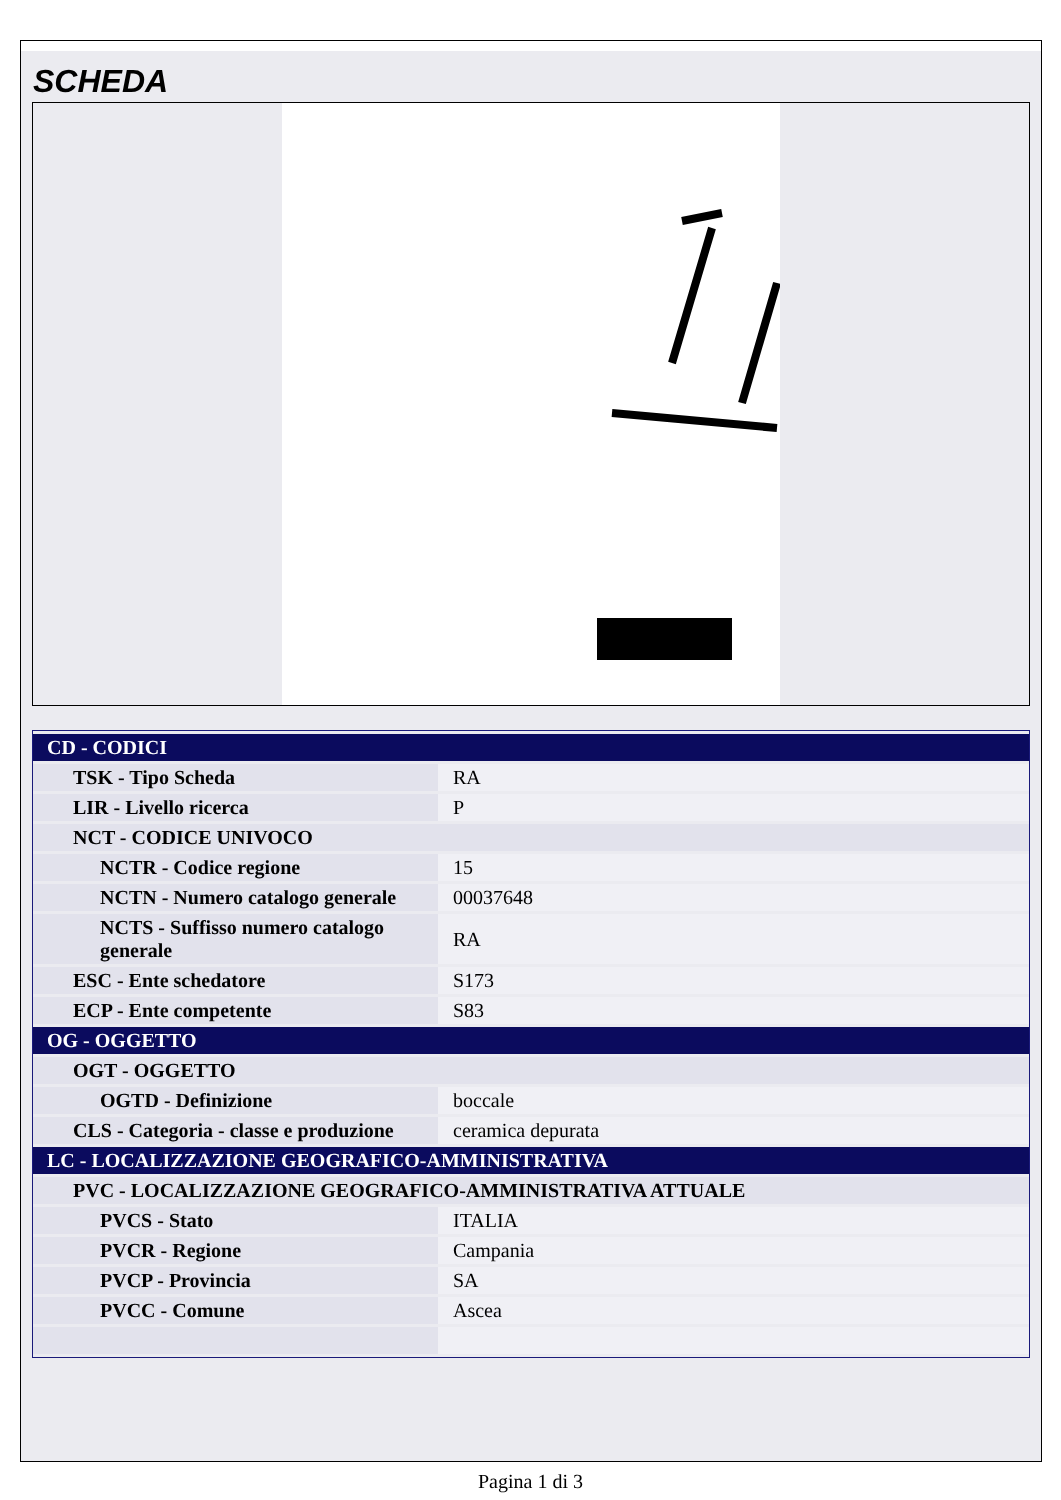SCHEDA
| CD - CODICI | |
| TSK - Tipo Scheda | RA |
| LIR - Livello ricerca | P |
| NCT - CODICE UNIVOCO | |
| NCTR - Codice regione | 15 |
| NCTN - Numero catalogo generale | 00037648 |
| NCTS - Suffisso numero catalogo generale | RA |
| ESC - Ente schedatore | S173 |
| ECP - Ente competente | S83 |
| OG - OGGETTO | |
| OGT - OGGETTO | |
| OGTD - Definizione | boccale |
| CLS - Categoria - classe e produzione | ceramica depurata |
| LC - LOCALIZZAZIONE GEOGRAFICO-AMMINISTRATIVA | |
| PVC - LOCALIZZAZIONE GEOGRAFICO-AMMINISTRATIVA ATTUALE | |
| PVCS - Stato | ITALIA |
| PVCR - Regione | Campania |
| PVCP - Provincia | SA |
| PVCC - Comune | Ascea |
Pagina 1 di 3